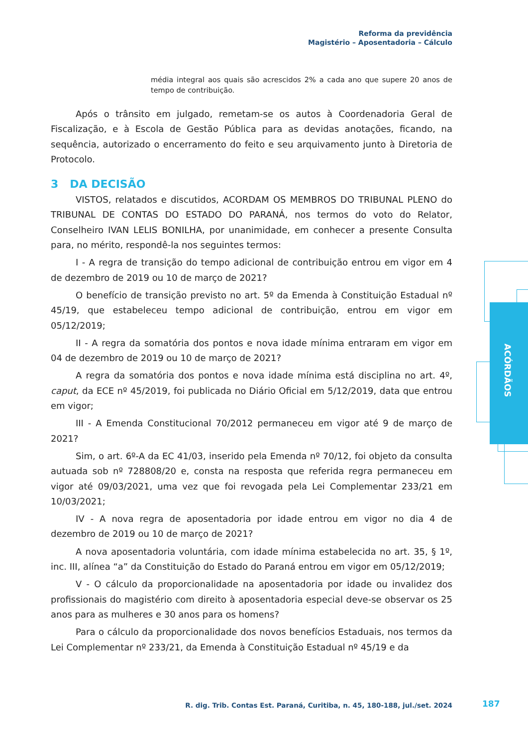Reforma da previdência
Magistério – Aposentadoria – Cálculo
ACÓRDÃOS
média integral aos quais são acrescidos 2% a cada ano que supere 20 anos de tempo de contribuição.
Após o trânsito em julgado, remetam-se os autos à Coordenadoria Geral de Fiscalização, e à Escola de Gestão Pública para as devidas anotações, ficando, na sequência, autorizado o encerramento do feito e seu arquivamento junto à Diretoria de Protocolo.
3 DA DECISÃO
VISTOS, relatados e discutidos, ACORDAM OS MEMBROS DO TRIBUNAL PLENO do TRIBUNAL DE CONTAS DO ESTADO DO PARANÁ, nos termos do voto do Relator, Conselheiro IVAN LELIS BONILHA, por unanimidade, em conhecer a presente Consulta para, no mérito, respondê-la nos seguintes termos:
I - A regra de transição do tempo adicional de contribuição entrou em vigor em 4 de dezembro de 2019 ou 10 de março de 2021?
O benefício de transição previsto no art. 5º da Emenda à Constituição Estadual nº 45/19, que estabeleceu tempo adicional de contribuição, entrou em vigor em 05/12/2019;
II - A regra da somatória dos pontos e nova idade mínima entraram em vigor em 04 de dezembro de 2019 ou 10 de março de 2021?
A regra da somatória dos pontos e nova idade mínima está disciplina no art. 4º, caput, da ECE nº 45/2019, foi publicada no Diário Oficial em 5/12/2019, data que entrou em vigor;
III - A Emenda Constitucional 70/2012 permaneceu em vigor até 9 de março de 2021?
Sim, o art. 6º-A da EC 41/03, inserido pela Emenda nº 70/12, foi objeto da consulta autuada sob nº 728808/20 e, consta na resposta que referida regra permaneceu em vigor até 09/03/2021, uma vez que foi revogada pela Lei Complementar 233/21 em 10/03/2021;
IV - A nova regra de aposentadoria por idade entrou em vigor no dia 4 de dezembro de 2019 ou 10 de março de 2021?
A nova aposentadoria voluntária, com idade mínima estabelecida no art. 35, § 1º, inc. III, alínea “a” da Constituição do Estado do Paraná entrou em vigor em 05/12/2019;
V - O cálculo da proporcionalidade na aposentadoria por idade ou invalidez dos profissionais do magistério com direito à aposentadoria especial deve-se observar os 25 anos para as mulheres e 30 anos para os homens?
Para o cálculo da proporcionalidade dos novos benefícios Estaduais, nos termos da Lei Complementar nº 233/21, da Emenda à Constituição Estadual nº 45/19 e da
R. dig. Trib. Contas Est. Paraná, Curitiba, n. 45, 180-188, jul./set. 2024
187